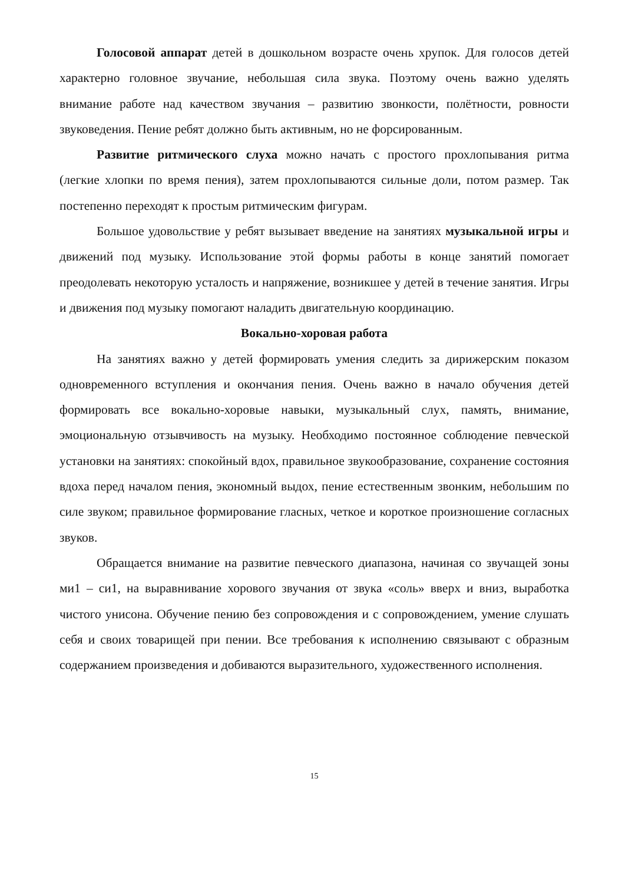Голосовой аппарат детей в дошкольном возрасте очень хрупок. Для голосов детей характерно головное звучание, небольшая сила звука. Поэтому очень важно уделять внимание работе над качеством звучания – развитию звонкости, полётности, ровности звуковедения. Пение ребят должно быть активным, но не форсированным.
Развитие ритмического слуха можно начать с простого прохлопывания ритма (легкие хлопки по время пения), затем прохлопываются сильные доли, потом размер. Так постепенно переходят к простым ритмическим фигурам.
Большое удовольствие у ребят вызывает введение на занятиях музыкальной игры и движений под музыку. Использование этой формы работы в конце занятий помогает преодолевать некоторую усталость и напряжение, возникшее у детей в течение занятия. Игры и движения под музыку помогают наладить двигательную координацию.
Вокально-хоровая работа
На занятиях важно у детей формировать умения следить за дирижерским показом одновременного вступления и окончания пения. Очень важно в начало обучения детей формировать все вокально-хоровые навыки, музыкальный слух, память, внимание, эмоциональную отзывчивость на музыку. Необходимо постоянное соблюдение певческой установки на занятиях: спокойный вдох, правильное звукообразование, сохранение состояния вдоха перед началом пения, экономный выдох, пение естественным звонким, небольшим по силе звуком; правильное формирование гласных, четкое и короткое произношение согласных звуков.
Обращается внимание на развитие певческого диапазона, начиная со звучащей зоны ми1 – си1, на выравнивание хорового звучания от звука «соль» вверх и вниз, выработка чистого унисона. Обучение пению без сопровождения и с сопровождением, умение слушать себя и своих товарищей при пении. Все требования к исполнению связывают с образным содержанием произведения и добиваются выразительного, художественного исполнения.
15